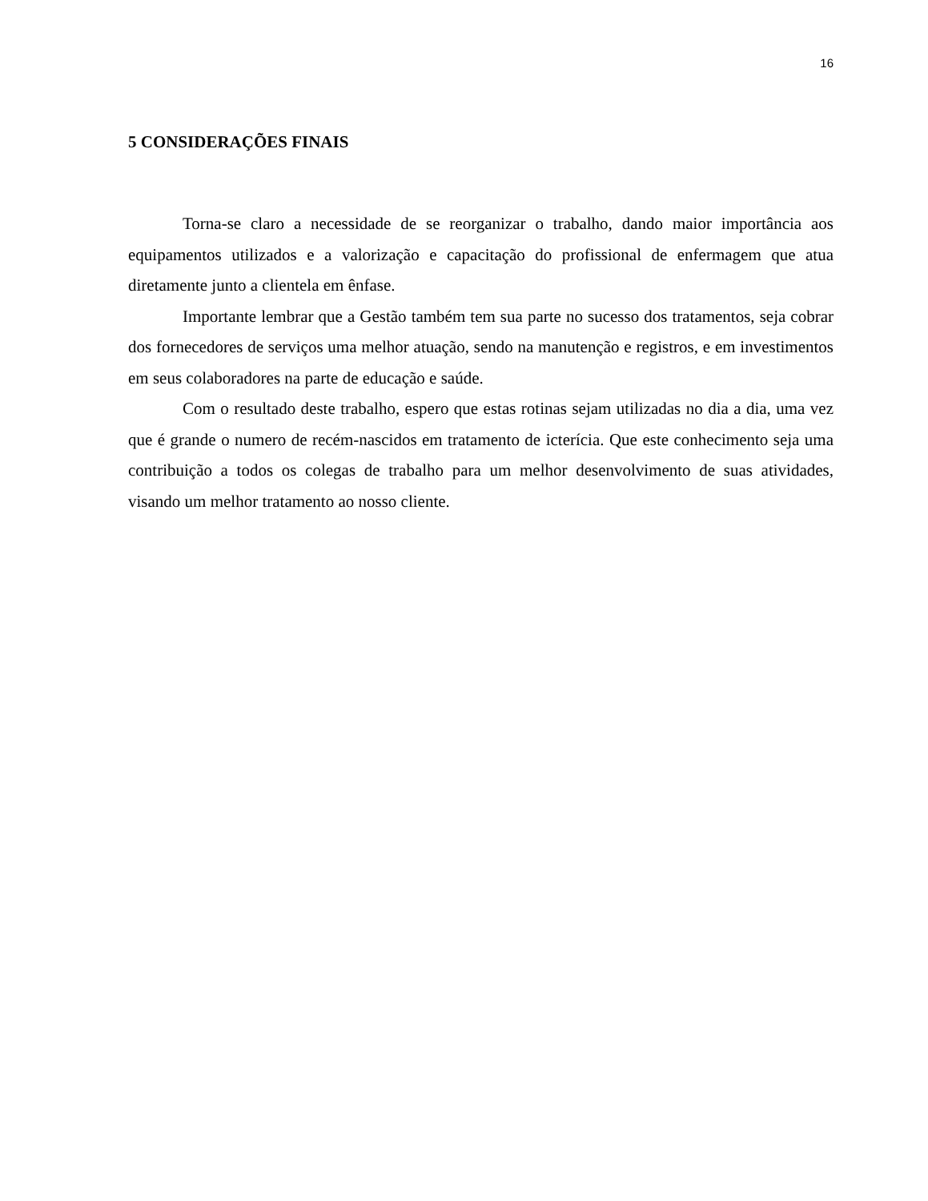16
5 CONSIDERAÇÕES FINAIS
Torna-se claro a necessidade de se reorganizar o trabalho, dando maior importância aos equipamentos utilizados e a valorização e capacitação do profissional de enfermagem que atua diretamente junto a clientela em ênfase.
Importante lembrar que a Gestão também tem sua parte no sucesso dos tratamentos, seja cobrar dos fornecedores de serviços uma melhor atuação, sendo na manutenção e registros, e em investimentos em seus colaboradores na parte de educação e saúde.
Com o resultado deste trabalho, espero que estas rotinas sejam utilizadas no dia a dia, uma vez que é grande o numero de recém-nascidos em tratamento de icterícia. Que este conhecimento seja uma contribuição a todos os colegas de trabalho para um melhor desenvolvimento de suas atividades, visando um melhor tratamento ao nosso cliente.